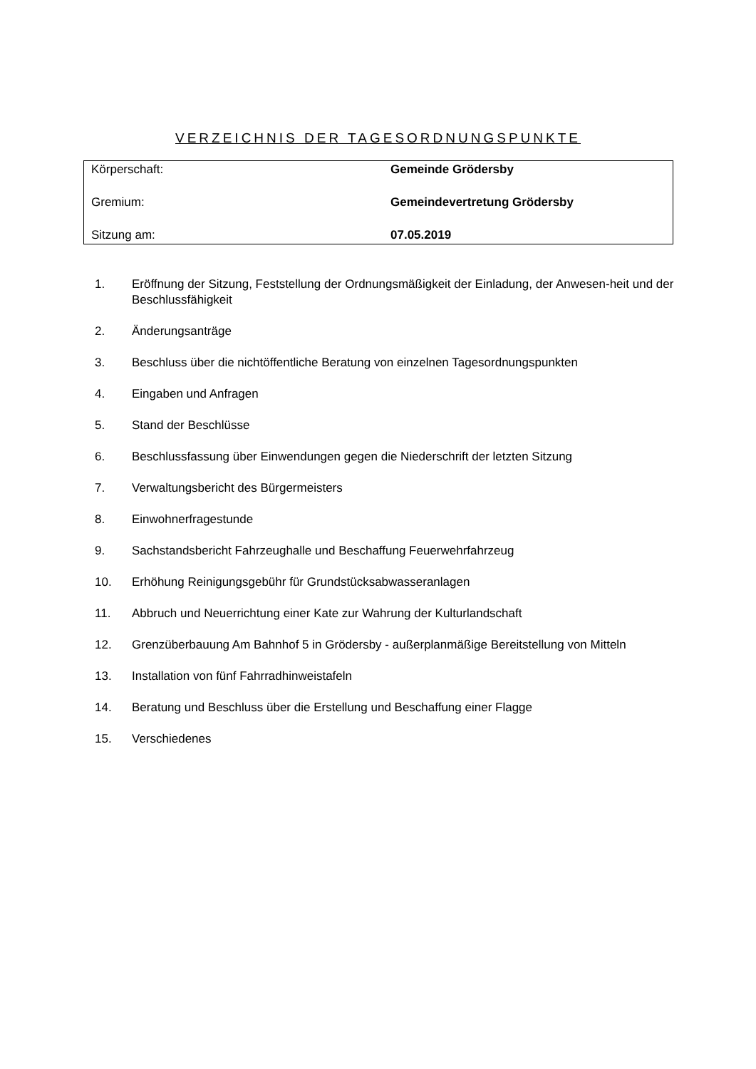VERZEICHNIS DER TAGESORDNUNGSPUNKTE
| Körperschaft: | Gemeinde Grödersby |
| Gremium: | Gemeindevertretung Grödersby |
| Sitzung am: | 07.05.2019 |
| 1. | Eröffnung der Sitzung, Feststellung der Ordnungsmäßigkeit der Einladung, der Anwesen-heit und der Beschlussfähigkeit |
| 2. | Änderungsanträge |
| 3. | Beschluss über die nichtöffentliche Beratung von einzelnen Tagesordnungspunkten |
| 4. | Eingaben und Anfragen |
| 5. | Stand der Beschlüsse |
| 6. | Beschlussfassung über Einwendungen gegen die Niederschrift der letzten Sitzung |
| 7. | Verwaltungsbericht des Bürgermeisters |
| 8. | Einwohnerfragestunde |
| 9. | Sachstandsbericht Fahrzeughalle und Beschaffung Feuerwehrfahrzeug |
| 10. | Erhöhung Reinigungsgebühr für Grundstücksabwasseranlagen |
| 11. | Abbruch und Neuerrichtung einer Kate zur Wahrung der Kulturlandschaft |
| 12. | Grenzüberbauung Am Bahnhof 5 in Grödersby - außerplanmäßige Bereitstellung von Mitteln |
| 13. | Installation von fünf Fahrradhinweistafeln |
| 14. | Beratung und Beschluss über die Erstellung und Beschaffung einer Flagge |
| 15. | Verschiedenes |